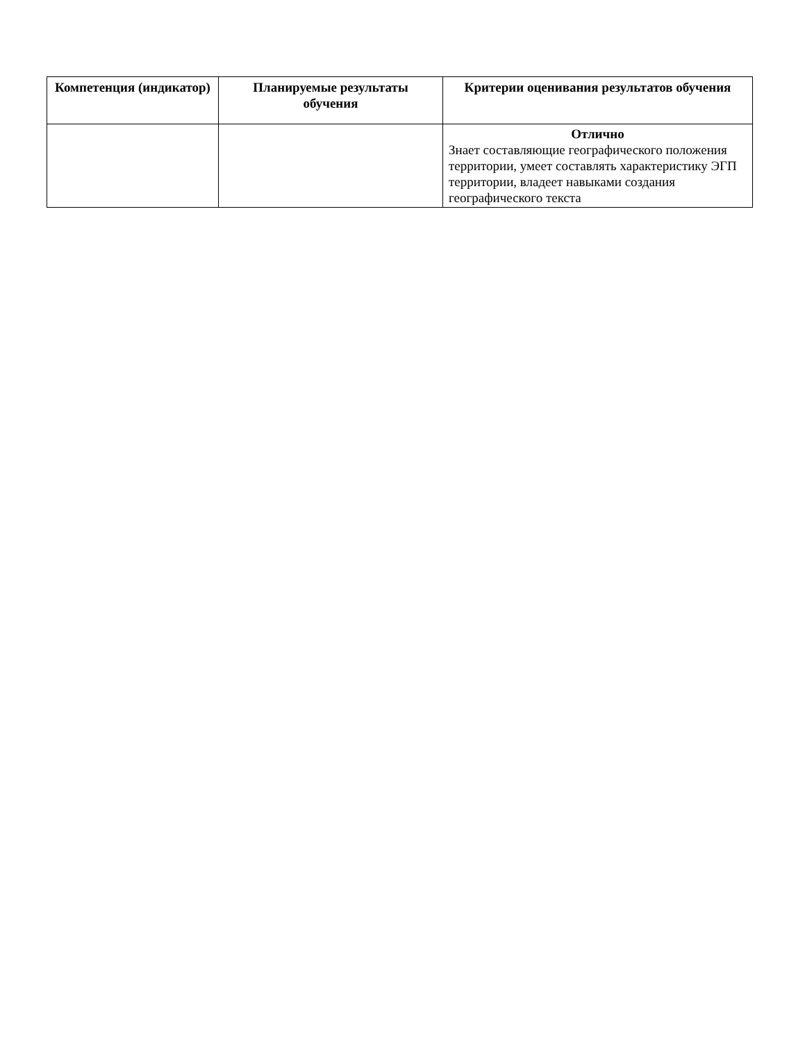| Компетенция (индикатор) | Планируемые результаты обучения | Критерии оценивания результатов обучения |
| --- | --- | --- |
| | | Отлично Знает составляющие географического положения территории, умеет составлять характеристику ЭГП территории, владеет навыками создания географического текста |